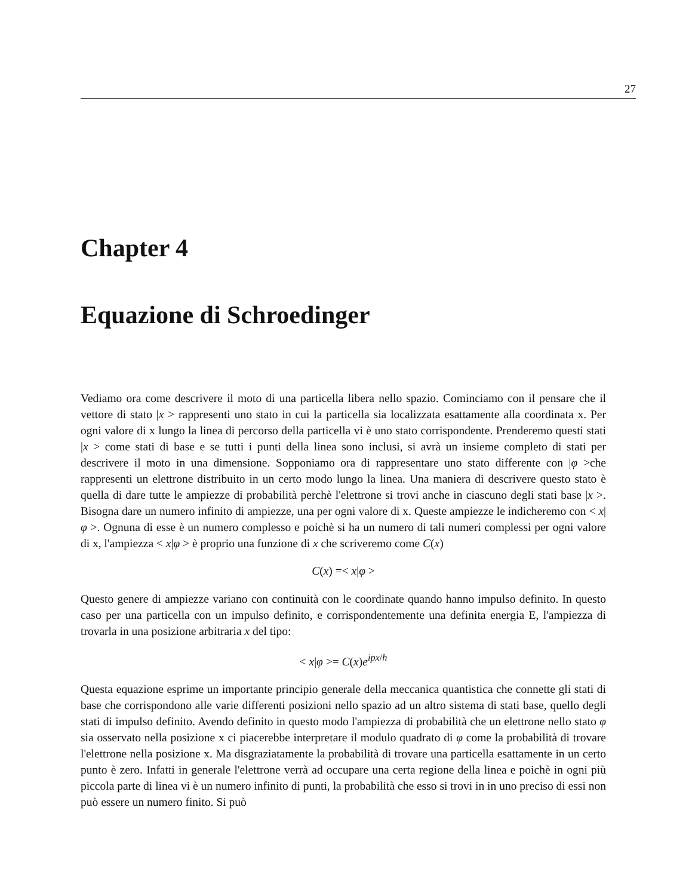27
Chapter 4
Equazione di Schroedinger
Vediamo ora come descrivere il moto di una particella libera nello spazio. Cominciamo con il pensare che il vettore di stato |x > rappresenti uno stato in cui la particella sia localizzata esattamente alla coordinata x. Per ogni valore di x lungo la linea di percorso della particella vi è uno stato corrispondente. Prenderemo questi stati |x > come stati di base e se tutti i punti della linea sono inclusi, si avrà un insieme completo di stati per descrivere il moto in una dimensione. Sopponiamo ora di rappresentare uno stato differente con |φ >che rappresenti un elettrone distribuito in un certo modo lungo la linea. Una maniera di descrivere questo stato è quella di dare tutte le ampiezze di probabilità perchè l'elettrone si trovi anche in ciascuno degli stati base |x >. Bisogna dare un numero infinito di ampiezze, una per ogni valore di x. Queste ampiezze le indicheremo con < x|φ >. Ognuna di esse è un numero complesso e poichè si ha un numero di tali numeri complessi per ogni valore di x, l'ampiezza < x|φ > è proprio una funzione di x che scriveremo come C(x)
C(x) =< x|φ >
Questo genere di ampiezze variano con continuità con le coordinate quando hanno impulso definito. In questo caso per una particella con un impulso definito, e corrispondentemente una definita energia E, l'ampiezza di trovarla in una posizione arbitraria x del tipo:
< x|φ >= C(x)e<sup>ipx/h</sup>
Questa equazione esprime un importante principio generale della meccanica quantistica che connette gli stati di base che corrispondono alle varie differenti posizioni nello spazio ad un altro sistema di stati base, quello degli stati di impulso definito. Avendo definito in questo modo l'ampiezza di probabilità che un elettrone nello stato φ sia osservato nella posizione x ci piacerebbe interpretare il modulo quadrato di φ come la probabilità di trovare l'elettrone nella posizione x. Ma disgraziatamente la probabilità di trovare una particella esattamente in un certo punto è zero. Infatti in generale l'elettrone verrà ad occupare una certa regione della linea e poichè in ogni più piccola parte di linea vi è un numero infinito di punti, la probabilità che esso si trovi in in uno preciso di essi non può essere un numero finito. Si può